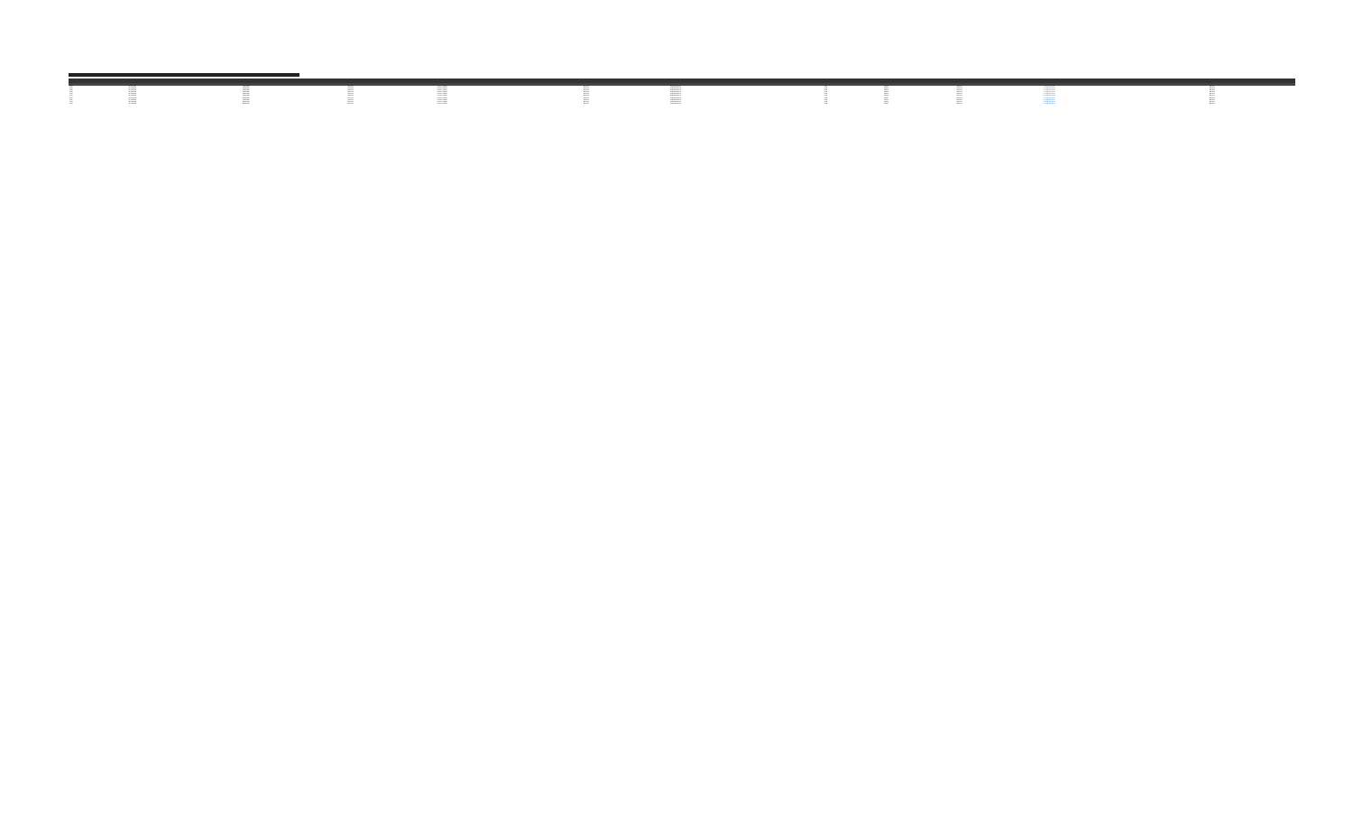| 2018 | 0123456789 | 01/01/2018 | Mercantil | Persona Jurídica | Nacional | Ciudad Autónoma | Calle | Madrid | Nacional | correo@ejemplo.es | Nacional |
| 2018 | 0123456789 | 01/01/2018 | Mercantil | Persona Jurídica | Nacional | Ciudad Autónoma | Calle | Madrid | Nacional | correo@ejemplo.es | Nacional |
| 2018 | 0123456789 | 01/01/2018 | Mercantil | Persona Jurídica | Nacional | Ciudad Autónoma | Calle | Madrid | Nacional | correo@ejemplo.es | Nacional |
| 2018 | 0123456789 | 01/01/2018 | Mercantil | Persona Jurídica | Nacional | Ciudad Autónoma | Calle | Madrid | Nacional | correo@ejemplo.es | Nacional |
| 2018 | 0123456789 | 01/01/2018 | Mercantil | Persona Jurídica | Nacional | Ciudad Autónoma | Calle | Madrid | Nacional | correo@ejemplo.es | Nacional |
| 2018 | 0123456789 | 01/01/2018 | Mercantil | Persona Jurídica | Nacional | Ciudad Autónoma | Calle | Madrid | Nacional | correo@ejemplo.es | Nacional |
| 2018 | 0123456789 | 01/01/2018 | Mercantil | Persona Jurídica | Nacional | Ciudad Autónoma | Calle | Madrid | Nacional | correo@ejemplo.es | Nacional |
| 2018 | 0123456789 | 01/01/2018 | Mercantil | Persona Jurídica | Nacional | Ciudad Autónoma | Calle | Madrid | Nacional | correo@ejemplo.es | Nacional |
| 2018 | 0123456789 | 01/01/2018 | Mercantil | Persona Jurídica | Nacional | Ciudad Autónoma | Calle | Madrid | Nacional | correo@ejemplo.es | Nacional |
| 2018 | 0123456789 | 01/01/2018 | Mercantil | Persona Jurídica | Nacional | Ciudad Autónoma | Calle | Madrid | Nacional | correo@ejemplo.es | Nacional |